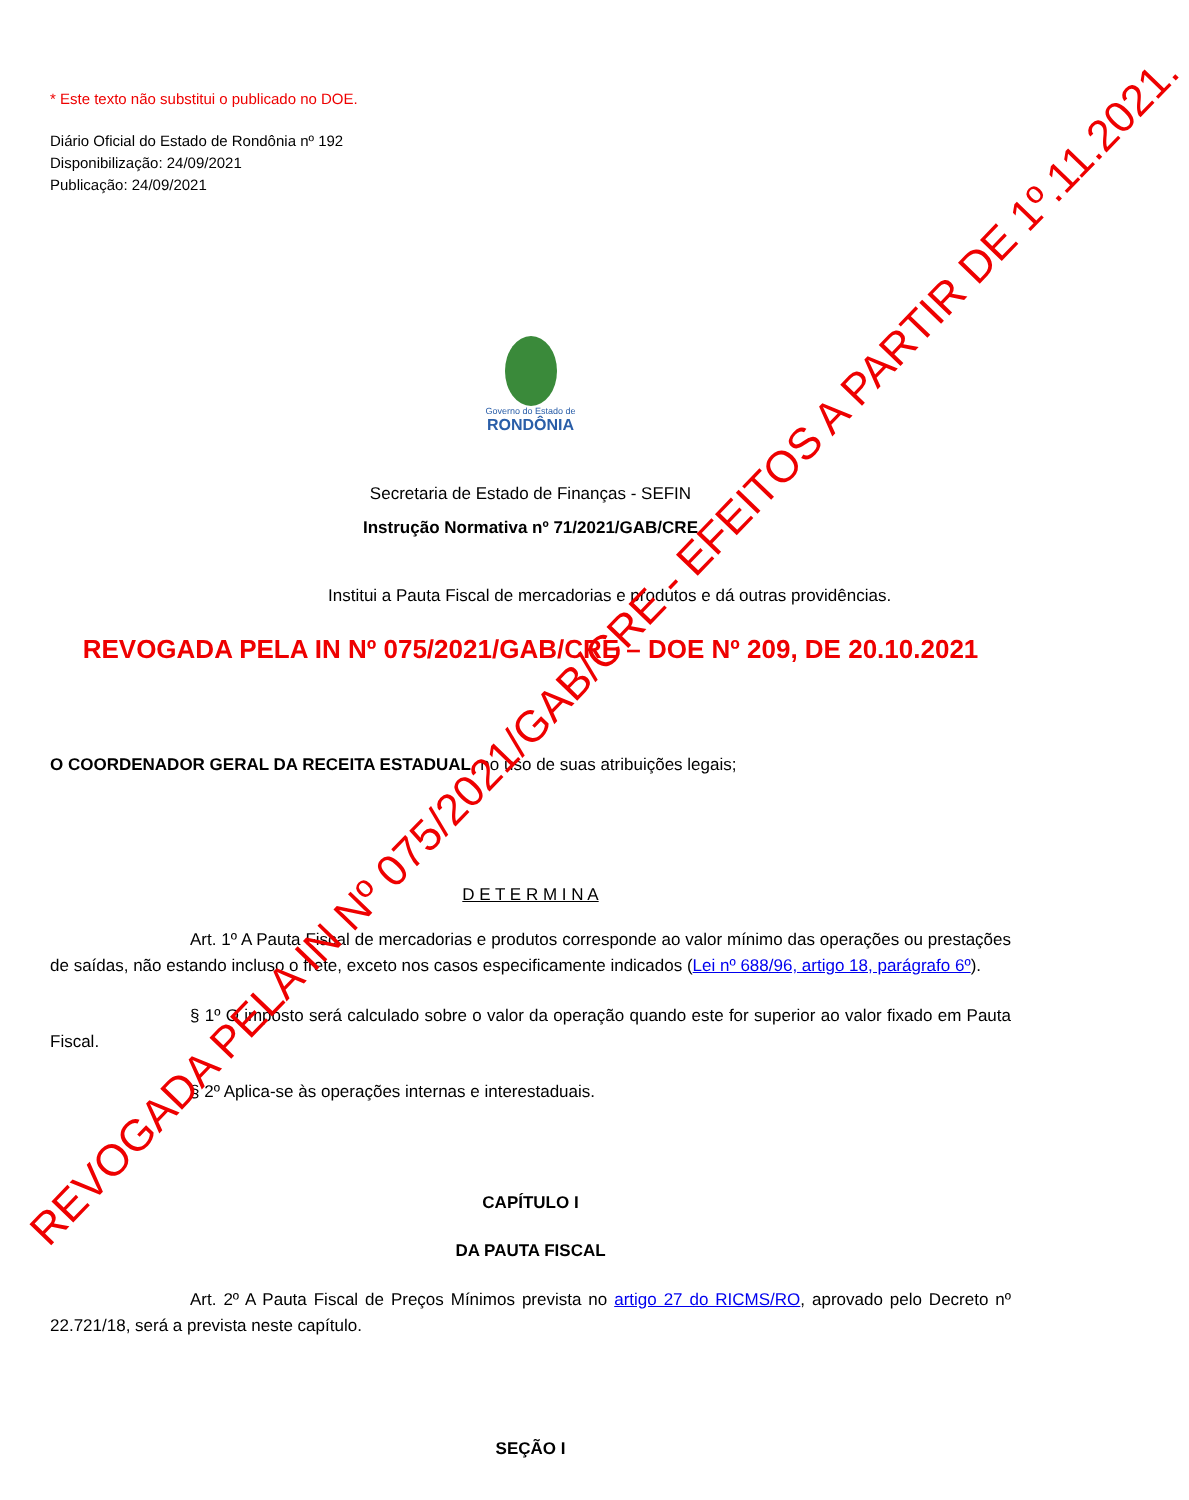* Este texto não substitui o publicado no DOE.
Diário Oficial do Estado de Rondônia nº 192
Disponibilização: 24/09/2021
Publicação: 24/09/2021
Governo do Estado de
RONDÔNIA
Secretaria de Estado de Finanças - SEFIN
Instrução Normativa nº 71/2021/GAB/CRE
Institui a Pauta Fiscal de mercadorias e produtos e dá outras providências.
REVOGADA PELA IN Nº 075/2021/GAB/CRE – DOE Nº 209, DE 20.10.2021
O COORDENADOR GERAL DA RECEITA ESTADUAL, no uso de suas atribuições legais;
D E T E R M I N A
Art. 1º A Pauta Fiscal de mercadorias e produtos corresponde ao valor mínimo das operações ou prestações de saídas, não estando incluso o frete, exceto nos casos especificamente indicados (Lei nº 688/96, artigo 18, parágrafo 6º).
§ 1º O imposto será calculado sobre o valor da operação quando este for superior ao valor fixado em Pauta Fiscal.
§ 2º Aplica-se às operações internas e interestaduais.
CAPÍTULO I
DA PAUTA FISCAL
Art. 2º A Pauta Fiscal de Preços Mínimos prevista no artigo 27 do RICMS/RO, aprovado pelo Decreto nº 22.721/18, será a prevista neste capítulo.
SEÇÃO I
REVOGADA PELA IN Nº 075/2021/GAB/CRE - EFEITOS A PARTIR DE 1º.11.2021.